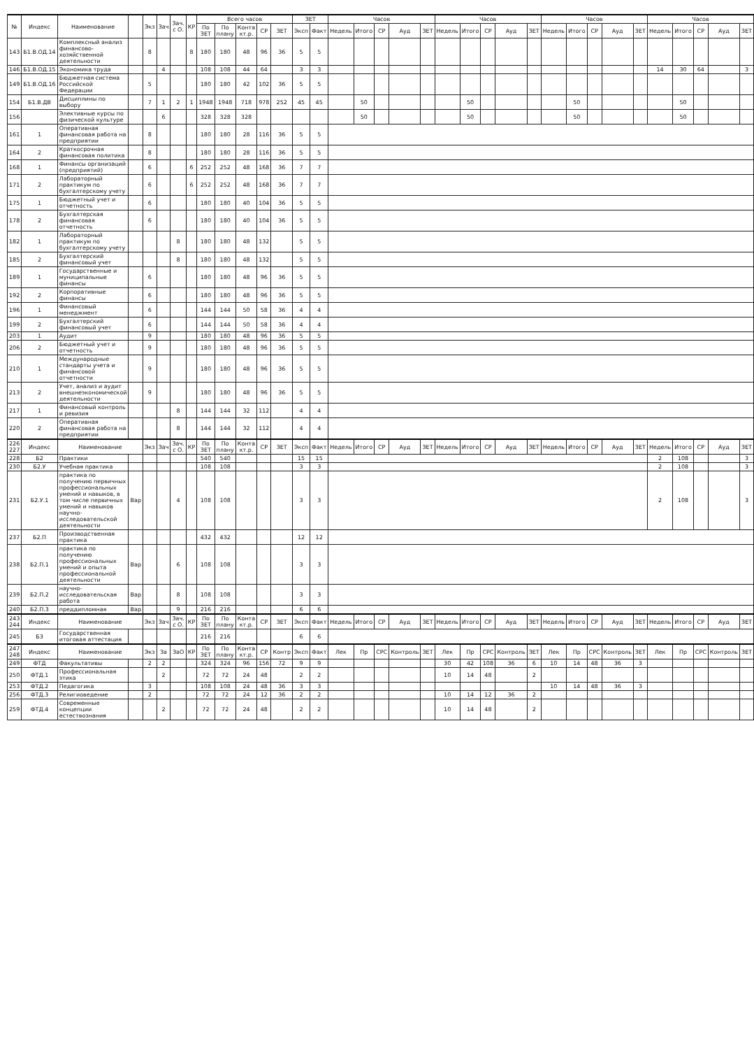| № | Индекс | Наименование | | Экз | Зач | Зач. с О. | КР | Всего часов | | | | | ЗЕТ | | Часов | | | | | Часов | | | | | Часов | | | | | Часов | | | | |
| --- | --- | --- | --- | --- | --- | --- | --- | --- | --- | --- | --- | --- | --- | --- | --- | --- | --- | --- | --- | --- | --- | --- | --- | --- | --- | --- | --- | --- | --- | --- | --- | --- | --- | --- |
| | | | | | | | | По ЗЕТ | По плану | Конта кт.р. | СР | ЗЕТ | Эксп | Факт | Недель | Итого | СР | Ауд | ЗЕТ | Недель | Итого | СР | Ауд | ЗЕТ | Недель | Итого | СР | Ауд | ЗЕТ | Недель | Итого | СР | Ауд | ЗЕТ |
| 143 | Б1.В.ОД.14 | Комплексный анализ финансово-хозяйственной деятельности | | 8 | | | 8 | 180 | 180 | 48 | 96 | 36 | 5 | 5 | | | | | | | | | | | | | | | | | | | | |
| 146 | Б1.В.ОД.15 | Экономика труда | | | 4 | | | 108 | 108 | 44 | 64 | | 3 | 3 | | | | | | | | | | | | | | | | 14 | 30 | 64 | | 3 |
| 149 | Б1.В.ОД.16 | Бюджетная система Российской Федерации | | 5 | | | | 180 | 180 | 42 | 102 | 36 | 5 | 5 | | | | | | | | | | | | | | | | | | | | |
| 154 | Б1.В.ДВ | Дисциплины по выбору | | 7 | 1 | 2 | 1 | 1948 | 1948 | 718 | 978 | 252 | 45 | 45 | | 50 | | | | | 50 | | | | | 50 | | | | | 50 | | | |
| 156 | | Элективные курсы по физической культуре | | | 6 | | | 328 | 328 | 328 | | | | | | 50 | | | | | 50 | | | | | 50 | | | | | 50 | | | |
| 161 | 1 | Оперативная финансовая работа на предприятии | | 8 | | | | 180 | 180 | 28 | 116 | 36 | 5 | 5 | | | | | | | | | | | | | | | | | | | | |
| 164 | 2 | Краткосрочная финансовая политика | | 8 | | | | 180 | 180 | 28 | 116 | 36 | 5 | 5 | | | | | | | | | | | | | | | | | | | | |
| 168 | 1 | Финансы организаций (предприятий) | | 6 | | | 6 | 252 | 252 | 48 | 168 | 36 | 7 | 7 | | | | | | | | | | | | | | | | | | | | |
| 171 | 2 | Лабораторный практикум по бухгалтерскому учету | | 6 | | | 6 | 252 | 252 | 48 | 168 | 36 | 7 | 7 | | | | | | | | | | | | | | | | | | | | |
| 175 | 1 | Бюджетный учет и отчетность | | 6 | | | | 180 | 180 | 40 | 104 | 36 | 5 | 5 | | | | | | | | | | | | | | | | | | | | |
| 178 | 2 | Бухгалтерская финансовая отчетность | | 6 | | | | 180 | 180 | 40 | 104 | 36 | 5 | 5 | | | | | | | | | | | | | | | | | | | | |
| 182 | 1 | Лабораторный практикум по бухгалтерскому учету | | | | 8 | | 180 | 180 | 48 | 132 | | 5 | 5 | | | | | | | | | | | | | | | | | | | | |
| 185 | 2 | Бухгалтерский финансовый учет | | | | 8 | | 180 | 180 | 48 | 132 | | 5 | 5 | | | | | | | | | | | | | | | | | | | | |
| 189 | 1 | Государственные и муниципальные финансы | | 6 | | | | 180 | 180 | 48 | 96 | 36 | 5 | 5 | | | | | | | | | | | | | | | | | | | | |
| 192 | 2 | Корпоративные финансы | | 6 | | | | 180 | 180 | 48 | 96 | 36 | 5 | 5 | | | | | | | | | | | | | | | | | | | | |
| 196 | 1 | Финансовый менеджмент | | 6 | | | | 144 | 144 | 50 | 58 | 36 | 4 | 4 | | | | | | | | | | | | | | | | | | | | |
| 199 | 2 | Бухгалтерский финансовый учет | | 6 | | | | 144 | 144 | 50 | 58 | 36 | 4 | 4 | | | | | | | | | | | | | | | | | | | | |
| 203 | 1 | Аудит | | 9 | | | | 180 | 180 | 48 | 96 | 36 | 5 | 5 | | | | | | | | | | | | | | | | | | | | |
| 206 | 2 | Бюджетный учет и отчетность | | 9 | | | | 180 | 180 | 48 | 96 | 36 | 5 | 5 | | | | | | | | | | | | | | | | | | | | |
| 210 | 1 | Международные стандарты учета и финансовой отчетности | | 9 | | | | 180 | 180 | 48 | 96 | 36 | 5 | 5 | | | | | | | | | | | | | | | | | | | | |
| 213 | 2 | Учет, анализ и аудит внешнеэкономической деятельности | | 9 | | | | 180 | 180 | 48 | 96 | 36 | 5 | 5 | | | | | | | | | | | | | | | | | | | | |
| 217 | 1 | Финансовый контроль и ревизия | | | | 8 | | 144 | 144 | 32 | 112 | | 4 | 4 | | | | | | | | | | | | | | | | | | | | |
| 220 | 2 | Оперативная финансовая работа на предприятии | | | | 8 | | 144 | 144 | 32 | 112 | | 4 | 4 | | | | | | | | | | | | | | | | | | | | |
| 226 227 | Индекс | Наименование | | Экз | Зач | Зач. с О. | КР | По ЗЕТ | По плану | Конта кт.р. | СР | ЗЕТ | Эксп | Факт | Недель | Итого | СР | Ауд | ЗЕТ | Недель | Итого | СР | Ауд | ЗЕТ | Недель | Итого | СР | Ауд | ЗЕТ | Недель | Итого | СР | Ауд | ЗЕТ |
| 228 | Б2 | Практики | | | | | | 540 | 540 | | | | 15 | 15 | | | | | | | | | | | | | | | | 2 | 108 | | | 3 |
| 230 | Б2.У | Учебная практика | | | | | | 108 | 108 | | | | 3 | 3 | | | | | | | | | | | | | | | | 2 | 108 | | | 3 |
| 231 | Б2.У.1 | практика по получению первичных профессиональных умений и навыков, в том числе первичных умений и навыков научно-исследовательской деятельности | Вар | | | 4 | | 108 | 108 | | | | 3 | 3 | | | | | | | | | | | | | | | | 2 | 108 | | | 3 |
| 237 | Б2.П | Производственная практика | | | | | | 432 | 432 | | | | 12 | 12 | | | | | | | | | | | | | | | | | | | | |
| 238 | Б2.П.1 | практика по получению профессиональных умений и опыта профессиональной деятельности | Вар | | | 6 | | 108 | 108 | | | | 3 | 3 | | | | | | | | | | | | | | | | | | | | |
| 239 | Б2.П.2 | научно-исследовательская работа | Вар | | | 8 | | 108 | 108 | | | | 3 | 3 | | | | | | | | | | | | | | | | | | | | |
| 240 | Б2.П.3 | преддипломная | Вар | | | 9 | | 216 | 216 | | | | 6 | 6 | | | | | | | | | | | | | | | | | | | | |
| 243 244 | Индекс | Наименование | | Экз | Зач | Зач. с О. | КР | По ЗЕТ | По плану | Конта кт.р. | СР | ЗЕТ | Эксп | Факт | Недель | Итого | СР | Ауд | ЗЕТ | Недель | Итого | СР | Ауд | ЗЕТ | Недель | Итого | СР | Ауд | ЗЕТ | Недель | Итого | СР | Ауд | ЗЕТ |
| 245 | Б3 | Государственная итоговая аттестация | | | | | | 216 | 216 | | | | 6 | 6 | | | | | | | | | | | | | | | | | | | | |
| 247 248 | Индекс | Наименование | | Экз | За | ЗаО | КР | По ЗЕТ | По плану | Конта кт.р. | СР | Контр | Эксп | Факт | Лек | Пр | СРС | Контроль | ЗЕТ | Лек | Пр | СРС | Контроль | ЗЕТ | Лек | Пр | СРС | Контроль | ЗЕТ | Лек | Пр | СРС | Контроль | ЗЕТ |
| 249 | ФТД | Факультативы | | 2 | 2 | | | 324 | 324 | 96 | 156 | 72 | 9 | 9 | | | | | | 30 | 42 | 108 | 36 | 6 | 10 | 14 | 48 | 36 | 3 | | | | | |
| 250 | ФТД.1 | Профессиональная этика | | | 2 | | | 72 | 72 | 24 | 48 | | 2 | 2 | | | | | | 10 | 14 | 48 | | 2 | | | | | | | | | | |
| 253 | ФТД.2 | Педагогика | | 3 | | | | 108 | 108 | 24 | 48 | 36 | 3 | 3 | | | | | | | | | | | 10 | 14 | 48 | 36 | 3 | | | | | |
| 256 | ФТД.3 | Религиоведение | | 2 | | | | 72 | 72 | 24 | 12 | 36 | 2 | 2 | | | | | | 10 | 14 | 12 | 36 | 2 | | | | | | | | | | |
| 259 | ФТД.4 | Современные концепции естествознания | | | 2 | | | 72 | 72 | 24 | 48 | | 2 | 2 | | | | | | 10 | 14 | 48 | | 2 | | | | | | | | | | |